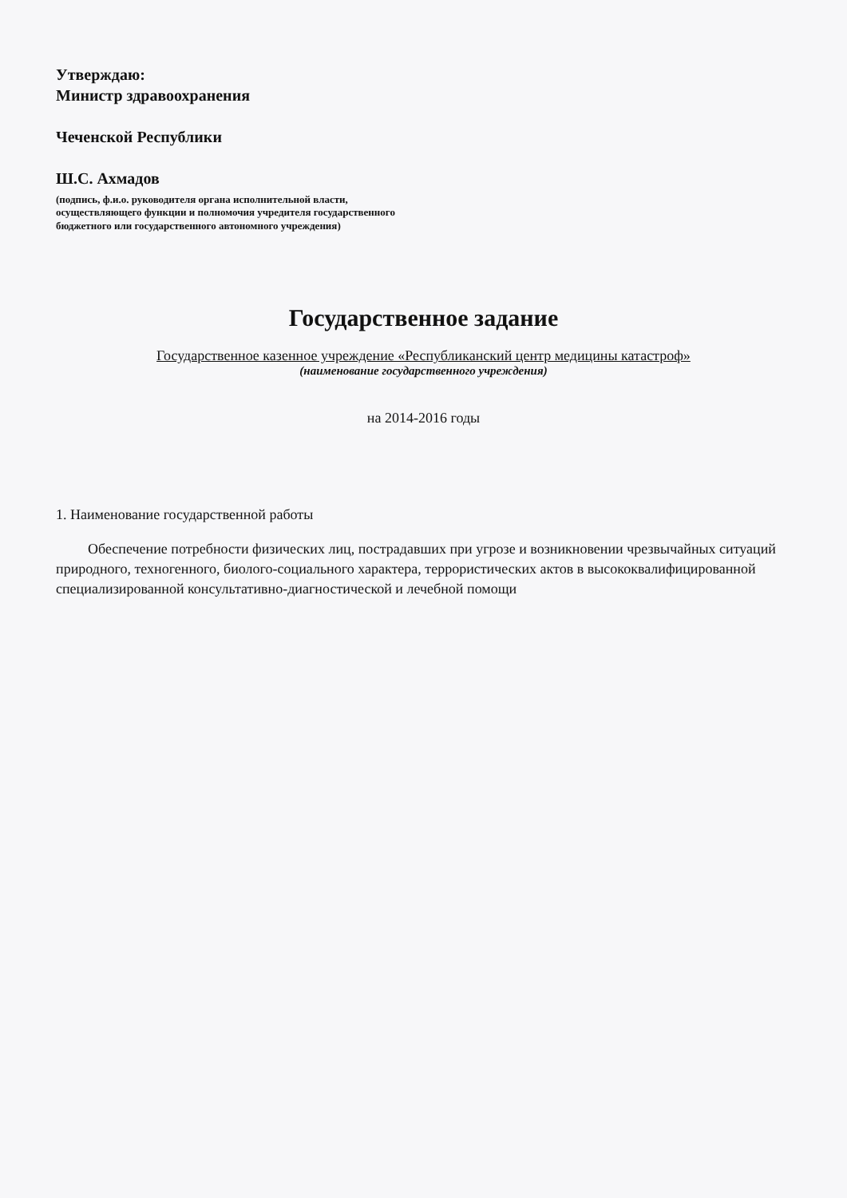Утверждаю:
Министр здравоохранения
Чеченской Республики
Ш.С. Ахмадов
(подпись, ф.и.о. руководителя органа исполнительной власти,
осуществляющего функции и полномочия учредителя государственного
бюджетного или государственного автономного учреждения)
Государственное задание
Государственное казенное учреждение «Республиканский центр медицины катастроф»
(наименование государственного учреждения)
на 2014-2016 годы
1. Наименование государственной работы
Обеспечение потребности физических лиц, пострадавших при угрозе и возникновении чрезвычайных ситуаций природного, техногенного, биолого-социального характера, террористических актов в высококвалифицированной специализированной консультативно-диагностической и лечебной помощи